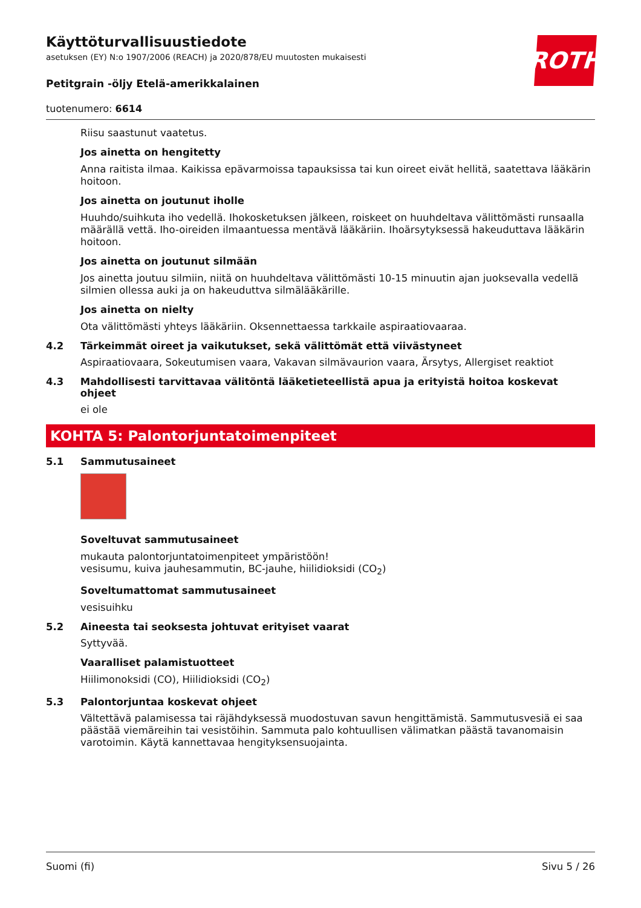ROTH
Käyttöturvallisuustiedote
asetuksen (EY) N:o 1907/2006 (REACH) ja 2020/878/EU muutosten mukaisesti
Petitgrain -öljy Etelä-amerikkalainen
tuotenumero: 6614
Riisu saastunut vaatetus.
Jos ainetta on hengitetty
Anna raitista ilmaa. Kaikissa epävarmoissa tapauksissa tai kun oireet eivät hellitä, saatettava lääkärin hoitoon.
Jos ainetta on joutunut iholle
Huuhdo/suihkuta iho vedellä. Ihokosketuksen jälkeen, roiskeet on huuhdeltava välittömästi runsaalla määrällä vettä. Iho-oireiden ilmaantuessa mentävä lääkäriin. Ihoärsytyksessä hakeuduttava lääkärin hoitoon.
Jos ainetta on joutunut silmään
Jos ainetta joutuu silmiin, niitä on huuhdeltava välittömästi 10-15 minuutin ajan juoksevalla vedellä silmien ollessa auki ja on hakeuduttva silmälääkärille.
Jos ainetta on nielty
Ota välittömästi yhteys lääkäriin. Oksennettaessa tarkkaile aspiraatiovaaraa.
4.2 Tärkeimmät oireet ja vaikutukset, sekä välittömät että viivästyneet
Aspiraatiovaara, Sokeutumisen vaara, Vakavan silmävaurion vaara, Ärsytys, Allergiset reaktiot
4.3 Mahdollisesti tarvittavaa välitöntä lääketieteellistä apua ja erityistä hoitoa koskevat ohjeet
ei ole
KOHTA 5: Palontorjuntatoimenpiteet
5.1 Sammutusaineet
Soveltuvat sammutusaineet
mukauta palontorjuntatoimenpiteet ympäristöön!
vesisumu, kuiva jauhesammutin, BC-jauhe, hiilidioksidi (CO<sub>2</sub>)
Soveltumattomat sammutusaineet
vesisuihku
5.2 Aineesta tai seoksesta johtuvat erityiset vaarat
Syttyvää.
Vaaralliset palamistuotteet
Hiilimonoksidi (CO), Hiilidioksidi (CO<sub>2</sub>)
5.3 Palontorjuntaa koskevat ohjeet
Vältettävä palamisessa tai räjähdyksessä muodostuvan savun hengittämistä. Sammutusvesiä ei saa päästää viemäreihin tai vesistöihin. Sammuta palo kohtuullisen välimatkan päästä tavanomaisin varotoimin. Käytä kannettavaa hengityksensuojainta.
Suomi (fi) Sivu 5 / 26